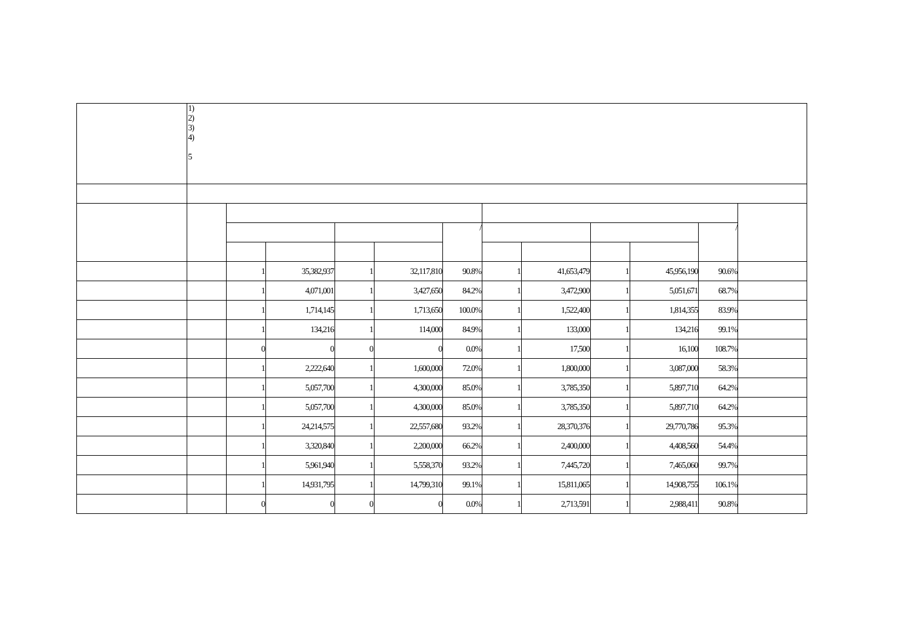| | 1) 2) 3) 4) 5 | | | | | | | | | | | |
| | | | | | | / | | | | | / | |
| | | 1 | 35,382,937 | 1 | 32,117,810 | 90.8% | 1 | 41,653,479 | 1 | 45,956,190 | 90.6% | |
| | | 1 | 4,071,001 | 1 | 3,427,650 | 84.2% | 1 | 3,472,900 | 1 | 5,051,671 | 68.7% | |
| | | 1 | 1,714,145 | 1 | 1,713,650 | 100.0% | 1 | 1,522,400 | 1 | 1,814,355 | 83.9% | |
| | | 1 | 134,216 | 1 | 114,000 | 84.9% | 1 | 133,000 | 1 | 134,216 | 99.1% | |
| | | 0 | 0 | 0 | 0 | 0.0% | 1 | 17,500 | 1 | 16,100 | 108.7% | |
| | | 1 | 2,222,640 | 1 | 1,600,000 | 72.0% | 1 | 1,800,000 | 1 | 3,087,000 | 58.3% | |
| | | 1 | 5,057,700 | 1 | 4,300,000 | 85.0% | 1 | 3,785,350 | 1 | 5,897,710 | 64.2% | |
| | | 1 | 5,057,700 | 1 | 4,300,000 | 85.0% | 1 | 3,785,350 | 1 | 5,897,710 | 64.2% | |
| | | 1 | 24,214,575 | 1 | 22,557,680 | 93.2% | 1 | 28,370,376 | 1 | 29,770,786 | 95.3% | |
| | | 1 | 3,320,840 | 1 | 2,200,000 | 66.2% | 1 | 2,400,000 | 1 | 4,408,560 | 54.4% | |
| | | 1 | 5,961,940 | 1 | 5,558,370 | 93.2% | 1 | 7,445,720 | 1 | 7,465,060 | 99.7% | |
| | | 1 | 14,931,795 | 1 | 14,799,310 | 99.1% | 1 | 15,811,065 | 1 | 14,908,755 | 106.1% | |
| | | 0 | 0 | 0 | 0 | 0.0% | 1 | 2,713,591 | 1 | 2,988,411 | 90.8% | |